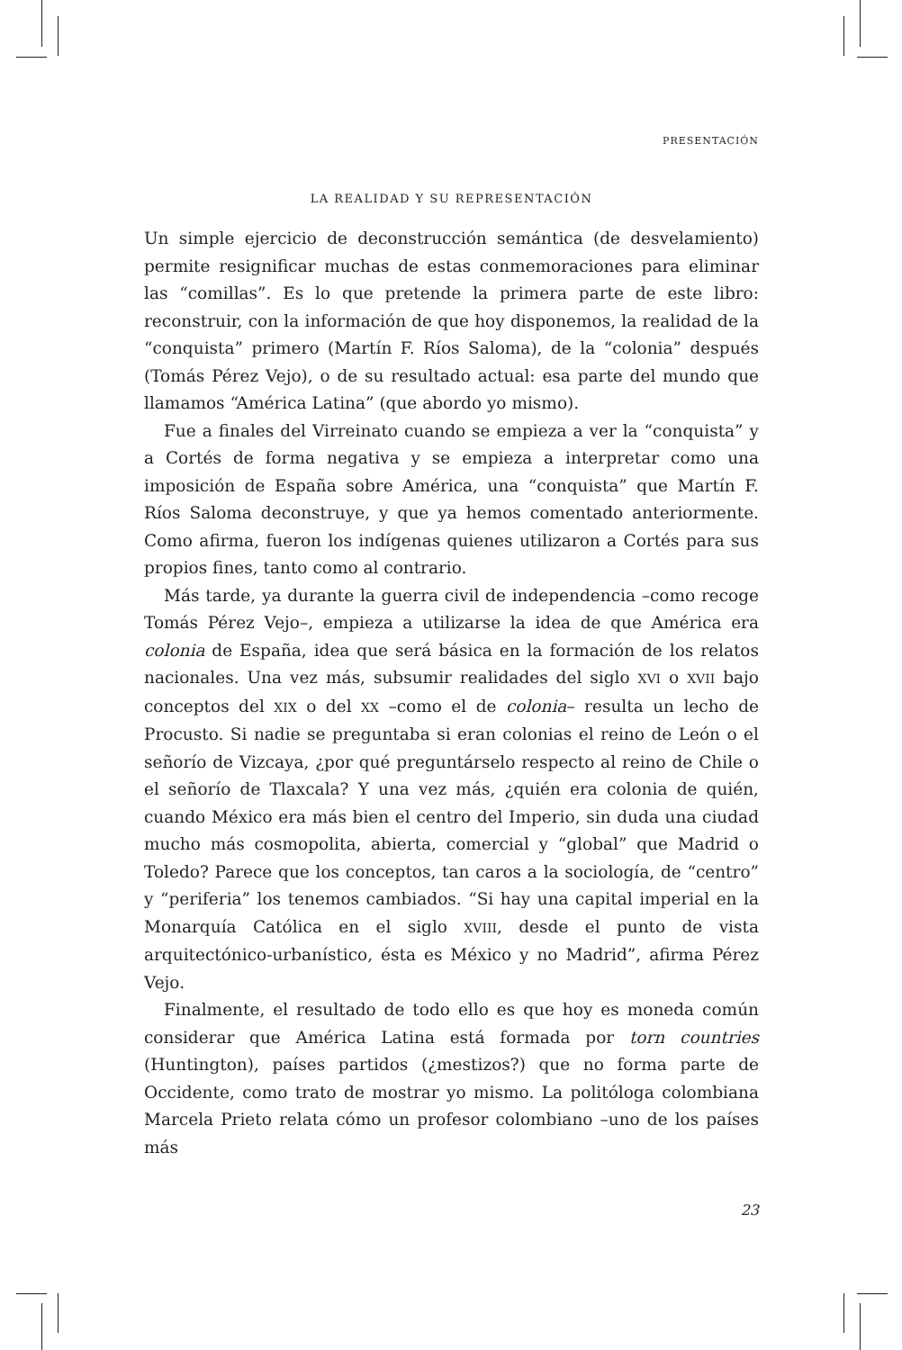PRESENTACIÓN
LA REALIDAD Y SU REPRESENTACIÓN
Un simple ejercicio de deconstrucción semántica (de desvelamiento) permite resignificar muchas de estas conmemoraciones para eliminar las “comillas”. Es lo que pretende la primera parte de este libro: reconstruir, con la información de que hoy disponemos, la realidad de la “conquista” primero (Martín F. Ríos Saloma), de la “colonia” después (Tomás Pérez Vejo), o de su resultado actual: esa parte del mundo que llamamos “América Latina” (que abordo yo mismo).
Fue a finales del Virreinato cuando se empieza a ver la “conquista” y a Cortés de forma negativa y se empieza a interpretar como una imposición de España sobre América, una “conquista” que Martín F. Ríos Saloma deconstruye, y que ya hemos comentado anteriormente. Como afirma, fueron los indígenas quienes utilizaron a Cortés para sus propios fines, tanto como al contrario.
Más tarde, ya durante la guerra civil de independencia –como recoge Tomás Pérez Vejo–, empieza a utilizarse la idea de que América era colonia de España, idea que será básica en la formación de los relatos nacionales. Una vez más, subsumir realidades del siglo XVI o XVII bajo conceptos del XIX o del XX –como el de colonia– resulta un lecho de Procusto. Si nadie se preguntaba si eran colonias el reino de León o el señorío de Vizcaya, ¿por qué preguntárselo respecto al reino de Chile o el señorío de Tlaxcala? Y una vez más, ¿quién era colonia de quién, cuando México era más bien el centro del Imperio, sin duda una ciudad mucho más cosmopolita, abierta, comercial y “global” que Madrid o Toledo? Parece que los conceptos, tan caros a la sociología, de “centro” y “periferia” los tenemos cambiados. “Si hay una capital imperial en la Monarquía Católica en el siglo XVIII, desde el punto de vista arquitectónico-urbanístico, ésta es México y no Madrid”, afirma Pérez Vejo.
Finalmente, el resultado de todo ello es que hoy es moneda común considerar que América Latina está formada por torn countries (Huntington), países partidos (¿mestizos?) que no forma parte de Occidente, como trato de mostrar yo mismo. La politóloga colombiana Marcela Prieto relata cómo un profesor colombiano –uno de los países más
23